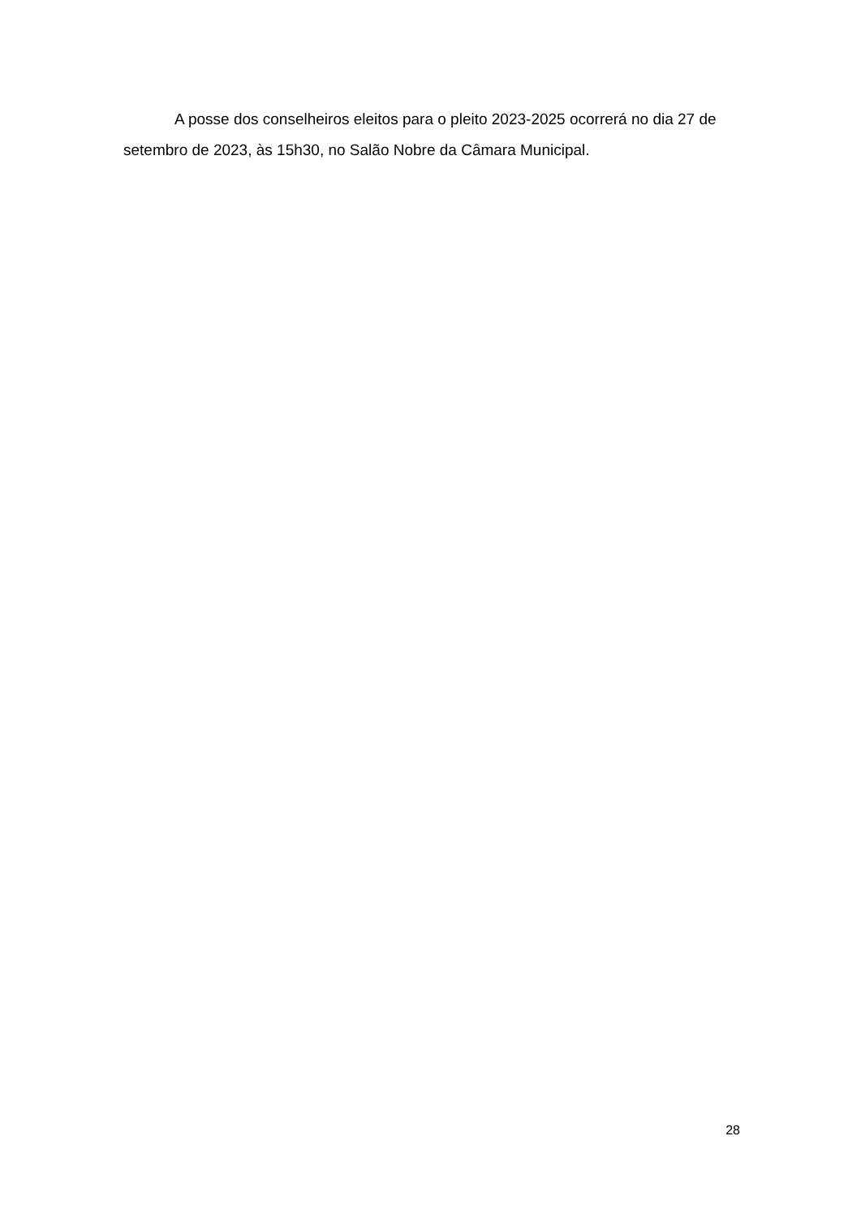A posse dos conselheiros eleitos para o pleito 2023-2025 ocorrerá no dia 27 de setembro de 2023, às 15h30, no Salão Nobre da Câmara Municipal.
28